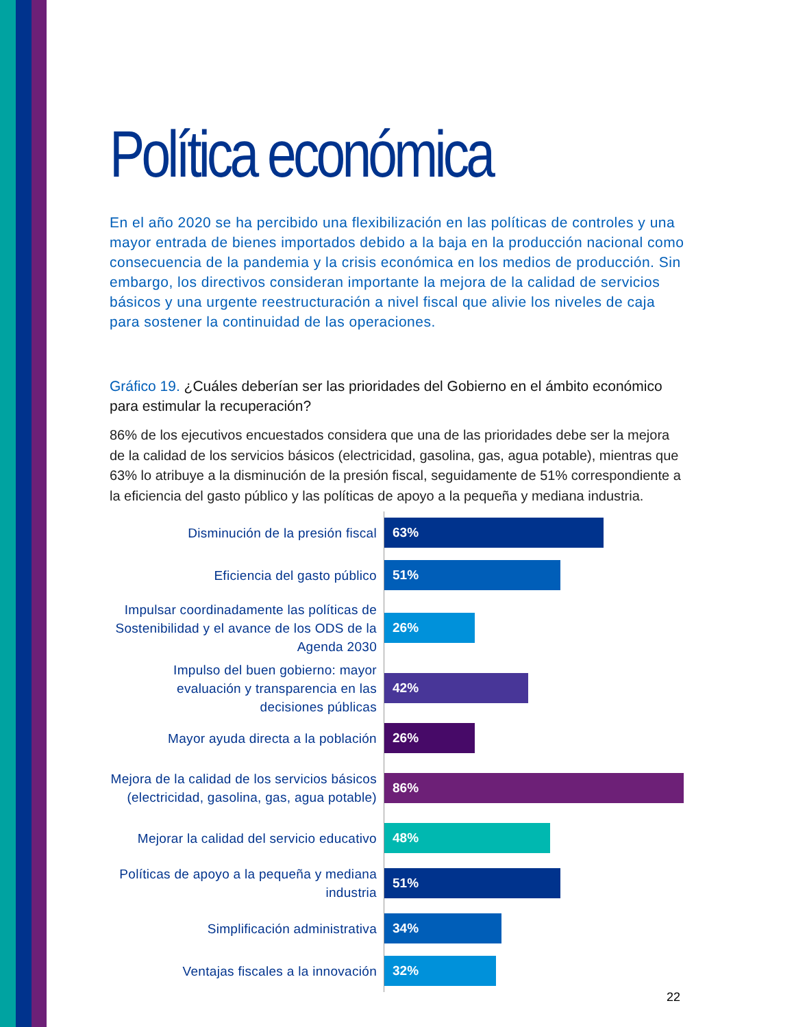Política económica
En el año 2020 se ha percibido una flexibilización en las políticas de controles y una mayor entrada de bienes importados debido a la baja en la producción nacional como consecuencia de la pandemia y la crisis económica en los medios de producción. Sin embargo, los directivos consideran importante la mejora de la calidad de servicios básicos y una urgente reestructuración a nivel fiscal que alivie los niveles de caja para sostener la continuidad de las operaciones.
Gráfico 19. ¿Cuáles deberían ser las prioridades del Gobierno en el ámbito económico para estimular la recuperación?
86% de los ejecutivos encuestados considera que una de las prioridades debe ser la mejora de la calidad de los servicios básicos (electricidad, gasolina, gas, agua potable), mientras que 63% lo atribuye a la disminución de la presión fiscal, seguidamente de 51% correspondiente a la eficiencia del gasto público y las políticas de apoyo a la pequeña y mediana industria.
Disminución de la presión fiscal
63%
Eficiencia del gasto público
51%
Impulsar coordinadamente las políticas de Sostenibilidad y el avance de los ODS de la Agenda 2030
26%
Impulso del buen gobierno: mayor evaluación y transparencia en las decisiones públicas
42%
Mayor ayuda directa a la población
26%
Mejora de la calidad de los servicios básicos (electricidad, gasolina, gas, agua potable)
86%
Mejorar la calidad del servicio educativo
48%
Políticas de apoyo a la pequeña y mediana industria
51%
Simplificación administrativa
34%
Ventajas fiscales a la innovación
32%
22